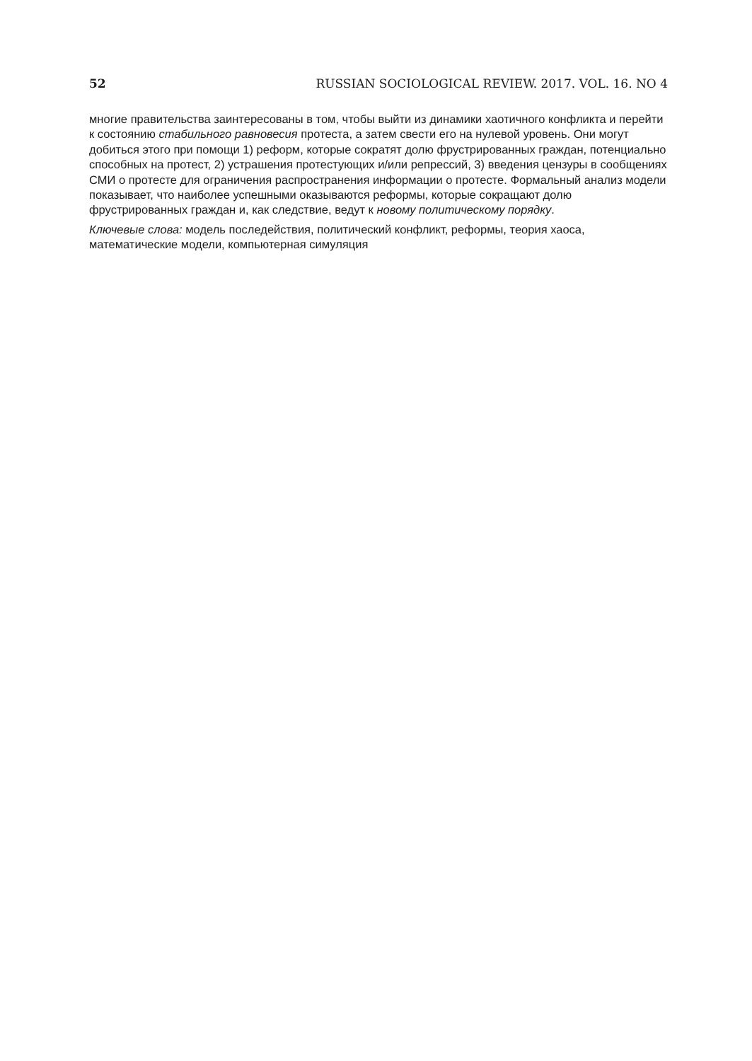52 RUSSIAN SOCIOLOGICAL REVIEW. 2017. VOL. 16. NO 4
многие правительства заинтересованы в том, чтобы выйти из динамики хаотичного конфликта и перейти к состоянию стабильного равновесия протеста, а затем свести его на нулевой уровень. Они могут добиться этого при помощи 1) реформ, которые сократят долю фрустрированных граждан, потенциально способных на протест, 2) устрашения протестующих и/или репрессий, 3) введения цензуры в сообщениях СМИ о протесте для ограничения распространения информации о протесте. Формальный анализ модели показывает, что наиболее успешными оказываются реформы, которые сокращают долю фрустрированных граждан и, как следствие, ведут к новому политическому порядку.
Ключевые слова: модель последействия, политический конфликт, реформы, теория хаоса, математические модели, компьютерная симуляция